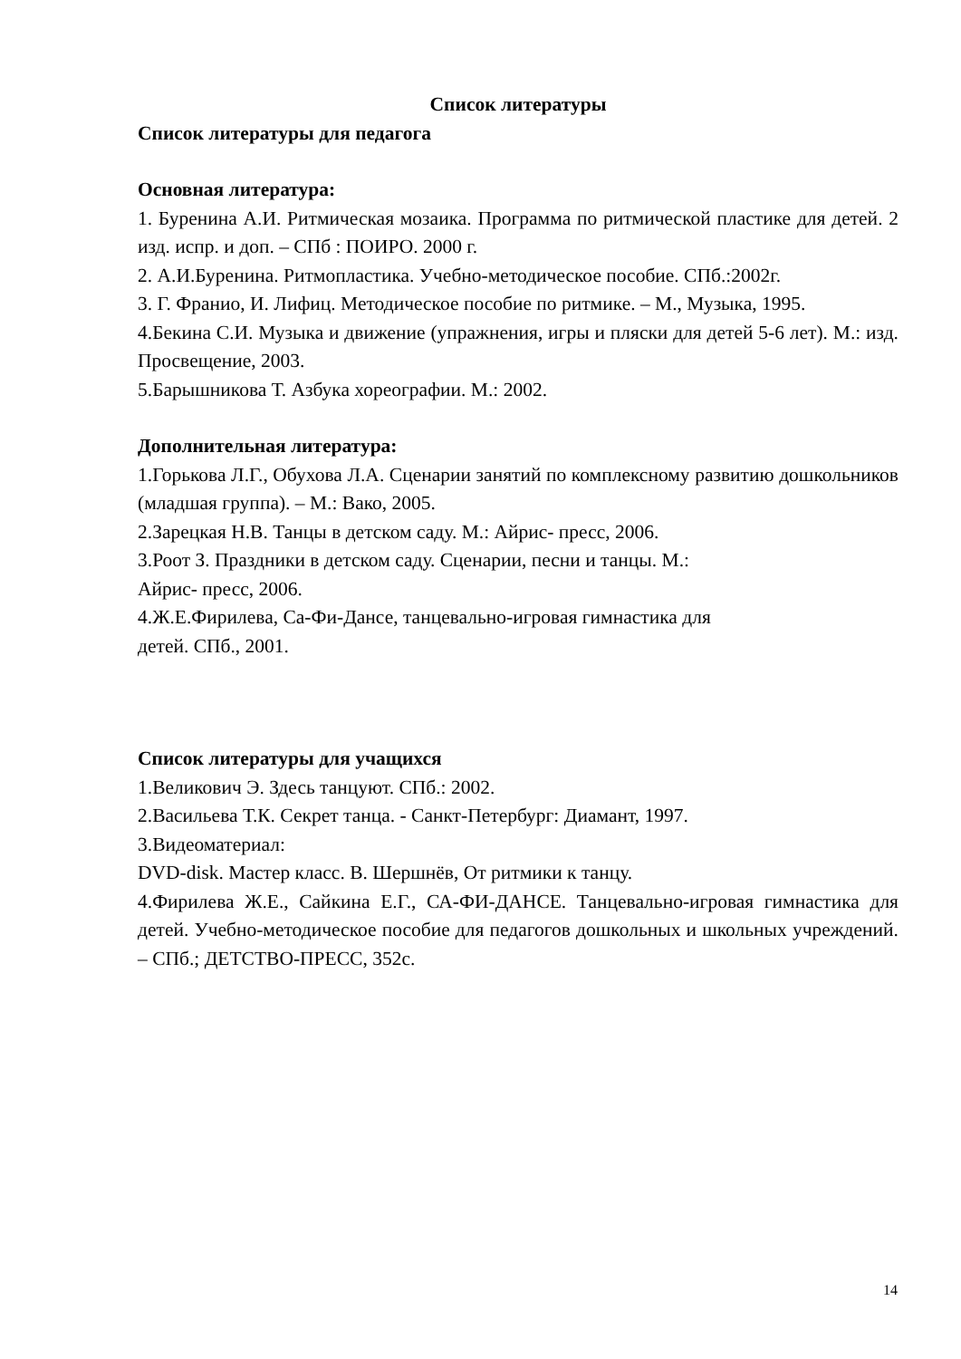Список литературы
Список литературы для педагога
Основная литература:
1. Буренина А.И. Ритмическая мозаика. Программа по ритмической пластике для детей. 2 изд. испр. и доп. – СПб : ПОИРО. 2000 г.
2. А.И.Буренина. Ритмопластика. Учебно-методическое пособие. СПб.:2002г.
3. Г. Франио, И. Лифиц. Методическое пособие по ритмике. – М., Музыка, 1995.
4.Бекина С.И. Музыка и движение (упражнения, игры и пляски для детей 5-6 лет). М.: изд. Просвещение, 2003.
5.Барышникова Т. Азбука хореографии. М.: 2002.
Дополнительная литература:
1.Горькова Л.Г., Обухова Л.А. Сценарии занятий по комплексному развитию дошкольников (младшая группа). – М.: Вако, 2005.
2.Зарецкая Н.В. Танцы в детском саду. М.: Айрис- пресс, 2006.
3.Роот З. Праздники в детском саду. Сценарии, песни и танцы. М.:
Айрис- пресс, 2006.
4.Ж.Е.Фирилева, Са-Фи-Дансе, танцевально-игровая гимнастика для
детей. СПб., 2001.
Список литературы для учащихся
1.Великович Э. Здесь танцуют. СПб.: 2002.
2.Васильева Т.К. Секрет танца. - Санкт-Петербург: Диамант, 1997.
3.Видеоматериал:
DVD-disk. Мастер класс. В. Шершнёв, От ритмики к танцу.
4.Фирилева Ж.Е., Сайкина Е.Г., СА-ФИ-ДАНСЕ. Танцевально-игровая гимнастика для детей. Учебно-методическое пособие для педагогов дошкольных и школьных учреждений. – СПб.; ДЕТСТВО-ПРЕСС, 352с.
14